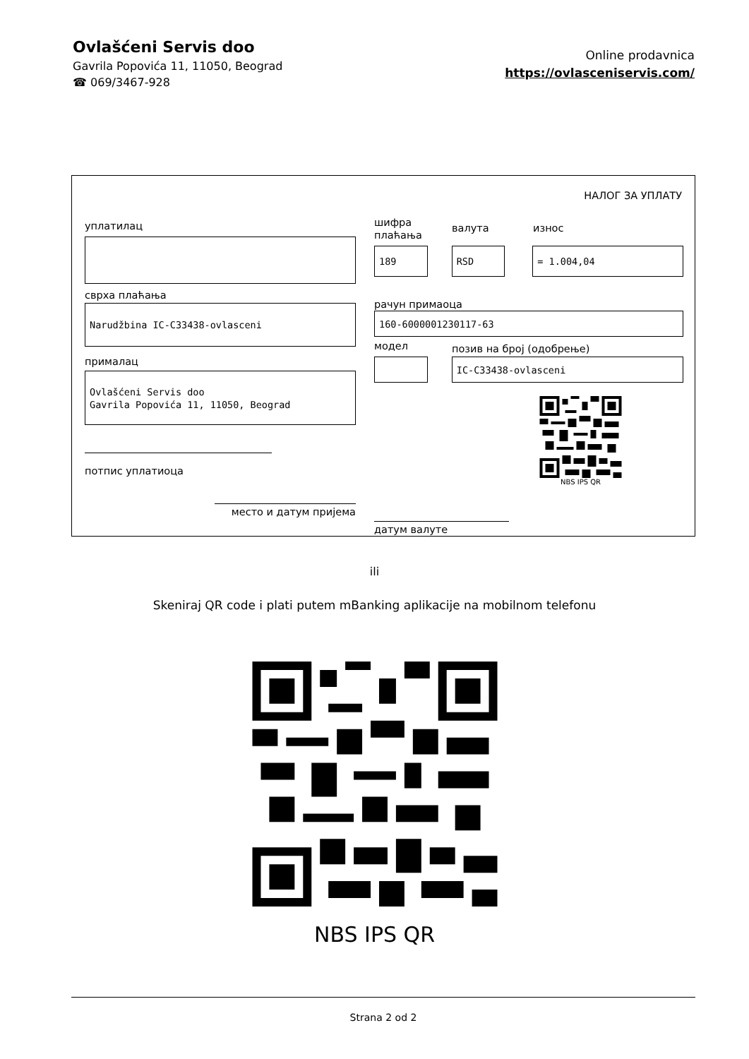Ovlašćeni Servis doo
Gavrila Popovića 11, 11050, Beograd
☎ 069/3467-928
Online prodavnica
https://ovlasceniservis.com/
НАЛОГ ЗА УПЛАТУ
уплатилац
сврха плаћања
Narudžbina IC-C33438-ovlasceni
прималац
Ovlašćeni Servis doo
Gavrila Popovića 11, 11050, Beograd
потпис уплатиоца
место и датум пријема
шифра
плаћања
валута
износ
189 RSD = 1.004,04
рачун примаоца
160-6000001230117-63
модел
позив на број (одобрење)
IC-C33438-ovlasceni
NBS IPS QR
датум валуте
ili
Skeniraj QR code i plati putem mBanking aplikacije na mobilnom telefonu
NBS IPS QR
Strana 2 od 2